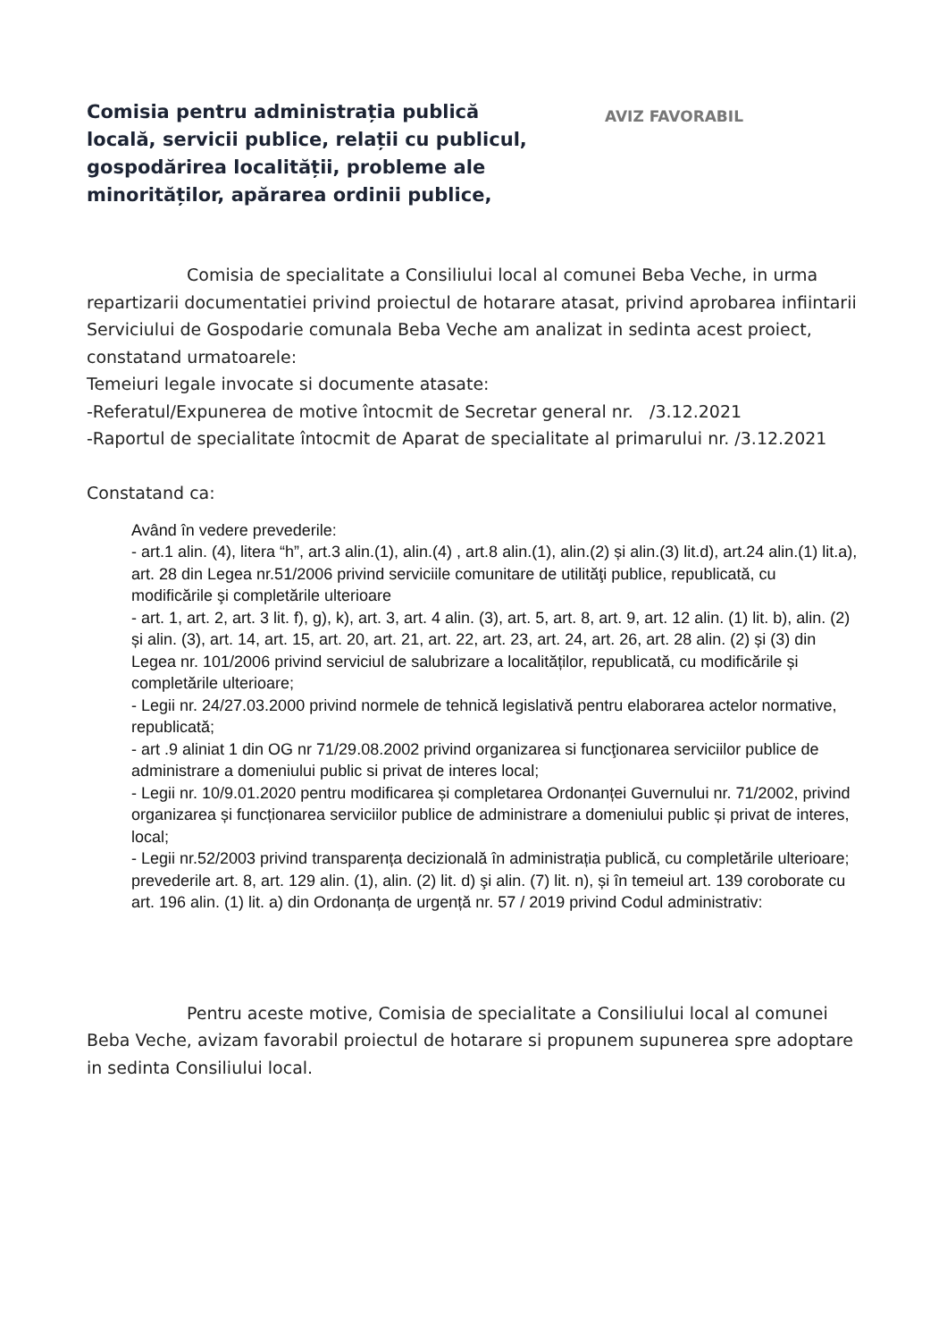Comisia pentru administrația publică locală, servicii publice, relații cu publicul, gospodărirea localității, probleme ale minorităților, apărarea ordinii publice,
AVIZ FAVORABIL
Comisia de specialitate a Consiliului local al comunei Beba Veche, in urma repartizarii documentatiei privind proiectul de hotarare atasat, privind aprobarea infiintarii Serviciului de Gospodarie comunala Beba Veche am analizat in sedinta acest proiect, constatand urmatoarele:
Temeiuri legale invocate si documente atasate:
-Referatul/Expunerea de motive întocmit de Secretar general nr. /3.12.2021
-Raportul de specialitate întocmit de Aparat de specialitate al primarului nr. /3.12.2021
Constatand ca:
Având în vedere prevederile:
- art.1 alin. (4), litera “h”, art.3 alin.(1), alin.(4) , art.8 alin.(1), alin.(2) și alin.(3) lit.d), art.24 alin.(1) lit.a), art. 28 din Legea nr.51/2006 privind serviciile comunitare de utilităţi publice, republicată, cu modificările şi completările ulterioare
- art. 1, art. 2, art. 3 lit. f), g), k), art. 3, art. 4 alin. (3), art. 5, art. 8, art. 9, art. 12 alin. (1) lit. b), alin. (2) și alin. (3), art. 14, art. 15, art. 20, art. 21, art. 22, art. 23, art. 24, art. 26, art. 28 alin. (2) și (3) din Legea nr. 101/2006 privind serviciul de salubrizare a localităților, republicată, cu modificările și completările ulterioare;
- Legii nr. 24/27.03.2000 privind normele de tehnică legislativă pentru elaborarea actelor normative, republicată;
- art .9 aliniat 1 din OG nr 71/29.08.2002 privind organizarea si funcţionarea serviciilor publice de administrare a domeniului public si privat de interes local;
- Legii nr. 10/9.01.2020 pentru modificarea și completarea Ordonanței Guvernului nr. 71/2002, privind organizarea și funcționarea serviciilor publice de administrare a domeniului public și privat de interes, local;
- Legii nr.52/2003 privind transparența decizională în administrația publică, cu completările ulterioare;
prevederile art. 8, art. 129 alin. (1), alin. (2) lit. d) şi alin. (7) lit. n), și în temeiul art. 139 coroborate cu art. 196 alin. (1) lit. a) din Ordonanța de urgență nr. 57 / 2019 privind Codul administrativ:
Pentru aceste motive, Comisia de specialitate a Consiliului local al comunei Beba Veche, avizam favorabil proiectul de hotarare si propunem supunerea spre adoptare in sedinta Consiliului local.